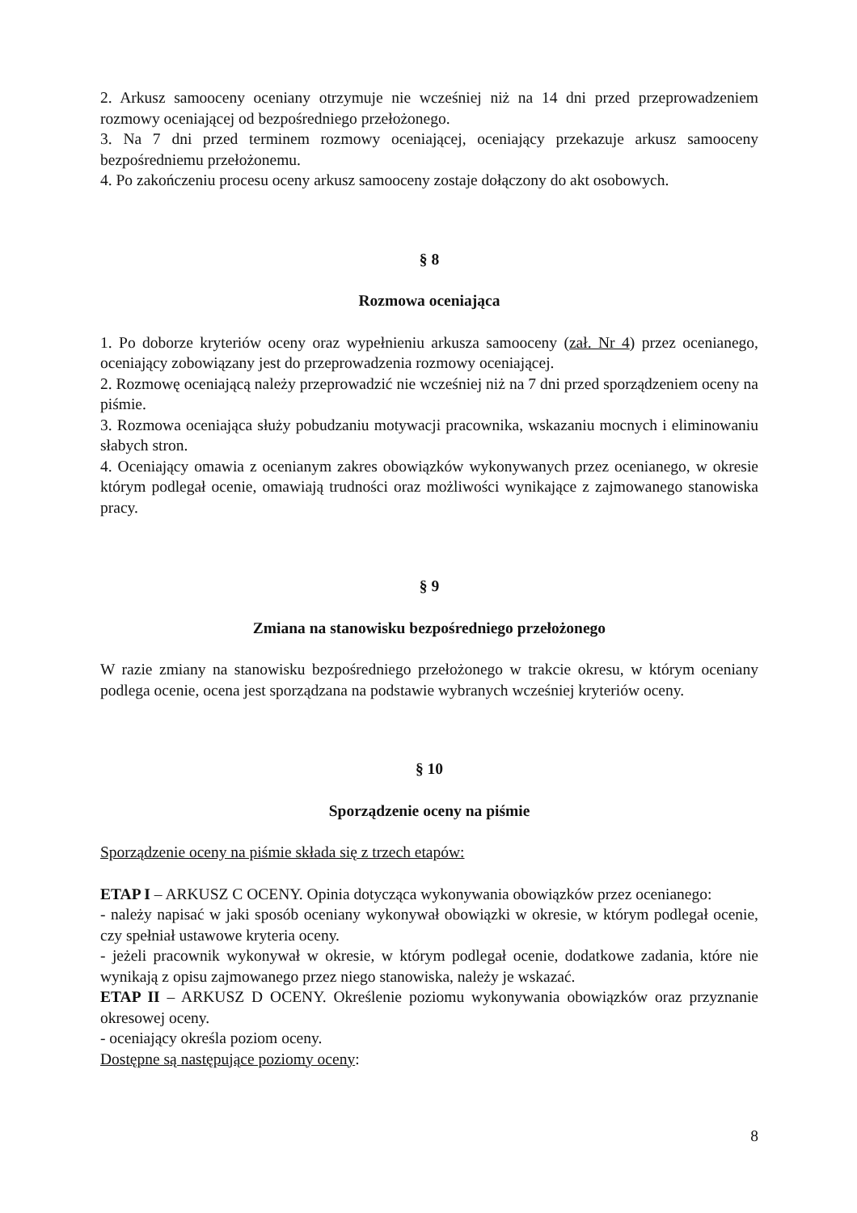2. Arkusz samooceny oceniany otrzymuje nie wcześniej niż na 14 dni przed przeprowadzeniem rozmowy oceniającej od bezpośredniego przełożonego.
3. Na 7 dni przed terminem rozmowy oceniającej, oceniający przekazuje arkusz samooceny bezpośredniemu przełożonemu.
4. Po zakończeniu procesu oceny arkusz samooceny zostaje dołączony do akt osobowych.
§ 8
Rozmowa oceniająca
1. Po doborze kryteriów oceny oraz wypełnieniu arkusza samooceny (zał. Nr 4) przez ocenianego, oceniający zobowiązany jest do przeprowadzenia rozmowy oceniającej.
2. Rozmowę oceniającą należy przeprowadzić nie wcześniej niż na 7 dni przed sporządzeniem oceny na piśmie.
3. Rozmowa oceniająca służy pobudzaniu motywacji pracownika, wskazaniu mocnych i eliminowaniu słabych stron.
4. Oceniający omawia z ocenianym zakres obowiązków wykonywanych przez ocenianego, w okresie którym podlegał ocenie, omawiają trudności oraz możliwości wynikające z zajmowanego stanowiska pracy.
§ 9
Zmiana na stanowisku bezpośredniego przełożonego
W razie zmiany na stanowisku bezpośredniego przełożonego w trakcie okresu, w którym oceniany podlega ocenie, ocena jest sporządzana na podstawie wybranych wcześniej kryteriów oceny.
§ 10
Sporządzenie oceny na piśmie
Sporządzenie oceny na piśmie składa się z trzech etapów:
ETAP I – ARKUSZ C OCENY. Opinia dotycząca wykonywania obowiązków przez ocenianego:
- należy napisać w jaki sposób oceniany wykonywał obowiązki w okresie, w którym podlegał ocenie, czy spełniał ustawowe kryteria oceny.
- jeżeli pracownik wykonywał w okresie, w którym podlegał ocenie, dodatkowe zadania, które nie wynikają z opisu zajmowanego przez niego stanowiska, należy je wskazać.
ETAP II – ARKUSZ D OCENY. Określenie poziomu wykonywania obowiązków oraz przyznanie okresowej oceny.
- oceniający określa poziom oceny.
Dostępne są następujące poziomy oceny:
8